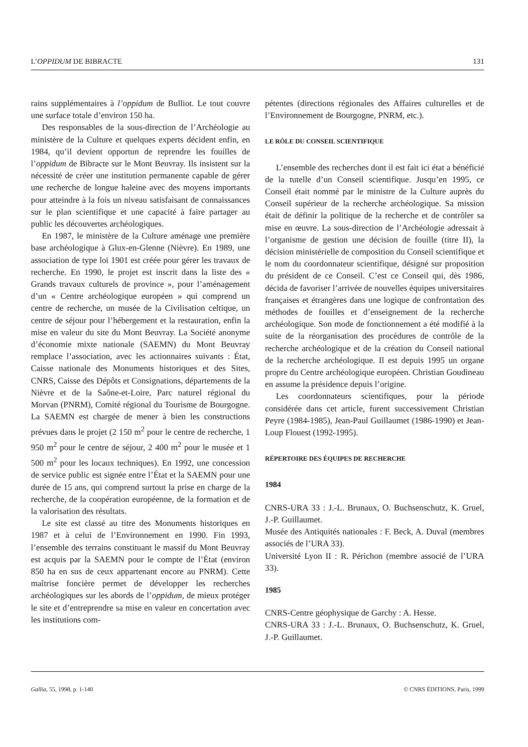L’OPPIDUM DE BIBRACTE 131
rains supplémentaires à l’oppidum de Bulliot. Le tout couvre une surface totale d’environ 150 ha.
Des responsables de la sous-direction de l’Archéologie au ministère de la Culture et quelques experts décident enfin, en 1984, qu’il devient opportun de reprendre les fouilles de l’oppidum de Bibracte sur le Mont Beuvray. Ils insistent sur la nécessité de créer une institution permanente capable de gérer une recherche de longue haleine avec des moyens importants pour atteindre à la fois un niveau satisfaisant de connaissances sur le plan scientifique et une capacité à faire partager au public les découvertes archéologiques.
En 1987, le ministère de la Culture aménage une première base archéologique à Glux-en-Glenne (Nièvre). En 1989, une association de type loi 1901 est créée pour gérer les travaux de recherche. En 1990, le projet est inscrit dans la liste des « Grands travaux culturels de province », pour l’aménagement d’un « Centre archéologique européen » qui comprend un centre de recherche, un musée de la Civilisation celtique, un centre de séjour pour l’hébergement et la restauration, enfin la mise en valeur du site du Mont Beuvray. La Société anonyme d’économie mixte nationale (SAEMN) du Mont Beuvray remplace l’association, avec les actionnaires suivants : État, Caisse nationale des Monuments historiques et des Sites, CNRS, Caisse des Dépôts et Consignations, départements de la Nièvre et de la Saône-et-Loire, Parc naturel régional du Morvan (PNRM), Comité régional du Tourisme de Bourgogne. La SAEMN est chargée de mener à bien les constructions prévues dans le projet (2 150 m<sup>2</sup> pour le centre de recherche, 1 950 m<sup>2</sup> pour le centre de séjour, 2 400 m<sup>2</sup> pour le musée et 1 500 m<sup>2</sup> pour les locaux techniques). En 1992, une concession de service public est signée entre l’État et la SAEMN pour une durée de 15 ans, qui comprend surtout la prise en charge de la recherche, de la coopération européenne, de la formation et de la valorisation des résultats.
Le site est classé au titre des Monuments historiques en 1987 et à celui de l’Environnement en 1990. Fin 1993, l’ensemble des terrains constituant le massif du Mont Beuvray est acquis par la SAEMN pour le compte de l’État (environ 850 ha en sus de ceux appartenant encore au PNRM). Cette maîtrise foncière permet de développer les recherches archéologiques sur les abords de l’oppidum, de mieux protéger le site et d’entreprendre sa mise en valeur en concertation avec les institutions com-
pétentes (directions régionales des Affaires culturelles et de l’Environnement de Bourgogne, PNRM, etc.).
LE RÔLE DU CONSEIL SCIENTIFIQUE
L’ensemble des recherches dont il est fait ici état a bénéficié de la tutelle d’un Conseil scientifique. Jusqu’en 1995, ce Conseil était nommé par le ministre de la Culture auprès du Conseil supérieur de la recherche archéologique. Sa mission était de définir la politique de la recherche et de contrôler sa mise en œuvre. La sous-direction de l’Archéologie adressait à l’organisme de gestion une décision de fouille (titre II), la décision ministérielle de composition du Conseil scientifique et le nom du coordonnateur scientifique, désigné sur proposition du président de ce Conseil. C’est ce Conseil qui, dès 1986, décida de favoriser l’arrivée de nouvelles équipes universitaires françaises et étrangères dans une logique de confrontation des méthodes de fouilles et d’enseignement de la recherche archéologique. Son mode de fonctionnement a été modifié à la suite de la réorganisation des procédures de contrôle de la recherche archéologique et de la création du Conseil national de la recherche archéologique. Il est depuis 1995 un organe propre du Centre archéologique européen. Christian Goudineau en assume la présidence depuis l’origine.
Les coordonnateurs scientifiques, pour la période considérée dans cet article, furent successivement Christian Peyre (1984-1985), Jean-Paul Guillaumet (1986-1990) et Jean-Loup Flouest (1992-1995).
RÉPERTOIRE DES ÉQUIPES DE RECHERCHE
1984
CNRS-URA 33 : J.-L. Brunaux, O. Buchsenschutz, K. Gruel, J.-P. Guillaumet.
Musée des Antiquités nationales : F. Beck, A. Duval (membres associés de l’URA 33).
Université Lyon II : R. Périchon (membre associé de l’URA 33).
1985
CNRS-Centre géophysique de Garchy : A. Hesse.
CNRS-URA 33 : J.-L. Brunaux, O. Buchsenschutz, K. Gruel, J.-P. Guillaumet.
Gallia, 55, 1998, p. 1-140 © CNRS ÉDITIONS, Paris, 1999